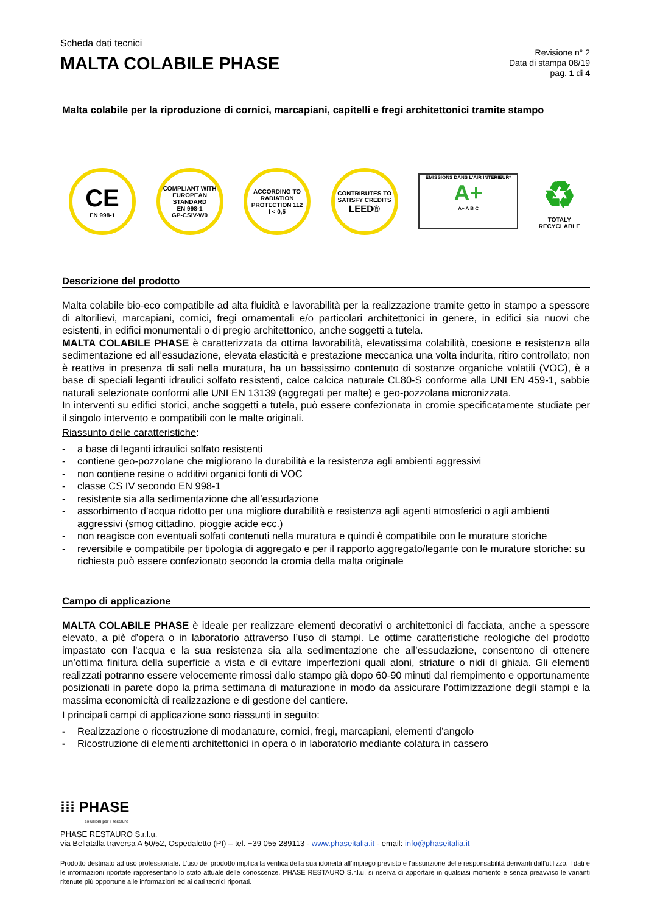Scheda dati tecnici
MALTA COLABILE PHASE
Revisione n° 2
Data di stampa 08/19
pag. 1 di 4
Malta colabile per la riproduzione di cornici, marcapiani, capitelli e fregi architettonici tramite stampo
CE
EN 998-1
COMPLIANT WITH EUROPEAN STANDARD
EN 998-1
GP-CSIV-W0
ACCORDING TO RADIATION PROTECTION 112
I < 0,5
CONTRIBUTES TO SATISFY CREDITS
LEED®
ÉMISSIONS DANS L'AIR INTÉRIEUR*
A+
A+ A B C
♻
TOTALY
RECYCLABLE
Descrizione del prodotto
Malta colabile bio-eco compatibile ad alta fluidità e lavorabilità per la realizzazione tramite getto in stampo a spessore di altorilievi, marcapiani, cornici, fregi ornamentali e/o particolari architettonici in genere, in edifici sia nuovi che esistenti, in edifici monumentali o di pregio architettonico, anche soggetti a tutela.
MALTA COLABILE PHASE è caratterizzata da ottima lavorabilità, elevatissima colabilità, coesione e resistenza alla sedimentazione ed all’essudazione, elevata elasticità e prestazione meccanica una volta indurita, ritiro controllato; non è reattiva in presenza di sali nella muratura, ha un bassissimo contenuto di sostanze organiche volatili (VOC), è a base di speciali leganti idraulici solfato resistenti, calce calcica naturale CL80-S conforme alla UNI EN 459-1, sabbie naturali selezionate conformi alle UNI EN 13139 (aggregati per malte) e geo-pozzolana micronizzata.
In interventi su edifici storici, anche soggetti a tutela, può essere confezionata in cromie specificatamente studiate per il singolo intervento e compatibili con le malte originali.
Riassunto delle caratteristiche:
- a base di leganti idraulici solfato resistenti
- contiene geo-pozzolane che migliorano la durabilità e la resistenza agli ambienti aggressivi
- non contiene resine o additivi organici fonti di VOC
- classe CS IV secondo EN 998-1
- resistente sia alla sedimentazione che all’essudazione
- assorbimento d’acqua ridotto per una migliore durabilità e resistenza agli agenti atmosferici o agli ambienti aggressivi (smog cittadino, pioggie acide ecc.)
- non reagisce con eventuali solfati contenuti nella muratura e quindi è compatibile con le murature storiche
- reversibile e compatibile per tipologia di aggregato e per il rapporto aggregato/legante con le murature storiche: su richiesta può essere confezionato secondo la cromia della malta originale
Campo di applicazione
MALTA COLABILE PHASE è ideale per realizzare elementi decorativi o architettonici di facciata, anche a spessore elevato, a piè d’opera o in laboratorio attraverso l’uso di stampi. Le ottime caratteristiche reologiche del prodotto impastato con l’acqua e la sua resistenza sia alla sedimentazione che all’essudazione, consentono di ottenere un’ottima finitura della superficie a vista e di evitare imperfezioni quali aloni, striature o nidi di ghiaia. Gli elementi realizzati potranno essere velocemente rimossi dallo stampo già dopo 60-90 minuti dal riempimento e opportunamente posizionati in parete dopo la prima settimana di maturazione in modo da assicurare l’ottimizzazione degli stampi e la massima economicità di realizzazione e di gestione del cantiere.
I principali campi di applicazione sono riassunti in seguito:
- Realizzazione o ricostruzione di modanature, cornici, fregi, marcapiani, elementi d’angolo
- Ricostruzione di elementi architettonici in opera o in laboratorio mediante colatura in cassero
⁞⁞⁞ PHASE
soluzioni per il restauro
PHASE RESTAURO S.r.l.u.
via Bellatalla traversa A 50/52, Ospedaletto (PI) – tel. +39 055 289113 - www.phaseitalia.it - email: info@phaseitalia.it
Prodotto destinato ad uso professionale. L’uso del prodotto implica la verifica della sua idoneità all’impiego previsto e l’assunzione delle responsabilità derivanti dall’utilizzo. I dati e le informazioni riportate rappresentano lo stato attuale delle conoscenze. PHASE RESTAURO S.r.l.u. si riserva di apportare in qualsiasi momento e senza preavviso le varianti ritenute più opportune alle informazioni ed ai dati tecnici riportati.